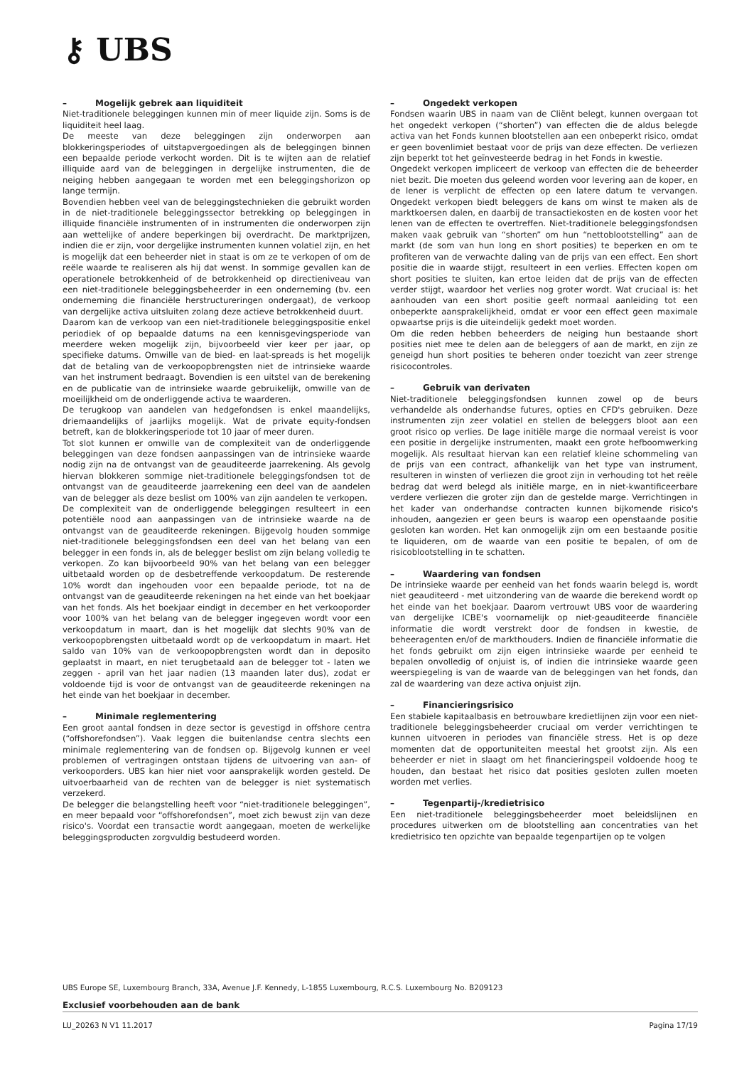⚷ UBS
– Mogelijk gebrek aan liquiditeit
Niet-traditionele beleggingen kunnen min of meer liquide zijn. Soms is de liquiditeit heel laag.
De meeste van deze beleggingen zijn onderworpen aan blokkeringsperiodes of uitstapvergoedingen als de beleggingen binnen een bepaalde periode verkocht worden. Dit is te wijten aan de relatief illiquide aard van de beleggingen in dergelijke instrumenten, die de neiging hebben aangegaan te worden met een beleggingshorizon op lange termijn.
Bovendien hebben veel van de beleggingstechnieken die gebruikt worden in de niet-traditionele beleggingssector betrekking op beleggingen in illiquide financiële instrumenten of in instrumenten die onderworpen zijn aan wettelijke of andere beperkingen bij overdracht. De marktprijzen, indien die er zijn, voor dergelijke instrumenten kunnen volatiel zijn, en het is mogelijk dat een beheerder niet in staat is om ze te verkopen of om de reële waarde te realiseren als hij dat wenst. In sommige gevallen kan de operationele betrokkenheid of de betrokkenheid op directieniveau van een niet-traditionele beleggingsbeheerder in een onderneming (bv. een onderneming die financiële herstructureringen ondergaat), de verkoop van dergelijke activa uitsluiten zolang deze actieve betrokkenheid duurt.
Daarom kan de verkoop van een niet-traditionele beleggingspositie enkel periodiek of op bepaalde datums na een kennisgevingsperiode van meerdere weken mogelijk zijn, bijvoorbeeld vier keer per jaar, op specifieke datums. Omwille van de bied- en laat-spreads is het mogelijk dat de betaling van de verkoopopbrengsten niet de intrinsieke waarde van het instrument bedraagt. Bovendien is een uitstel van de berekening en de publicatie van de intrinsieke waarde gebruikelijk, omwille van de moeilijkheid om de onderliggende activa te waarderen.
De terugkoop van aandelen van hedgefondsen is enkel maandelijks, driemaandelijks of jaarlijks mogelijk. Wat de private equity-fondsen betreft, kan de blokkeringsperiode tot 10 jaar of meer duren.
Tot slot kunnen er omwille van de complexiteit van de onderliggende beleggingen van deze fondsen aanpassingen van de intrinsieke waarde nodig zijn na de ontvangst van de geauditeerde jaarrekening. Als gevolg hiervan blokkeren sommige niet-traditionele beleggingsfondsen tot de ontvangst van de geauditeerde jaarrekening een deel van de aandelen van de belegger als deze beslist om 100% van zijn aandelen te verkopen.
De complexiteit van de onderliggende beleggingen resulteert in een potentiële nood aan aanpassingen van de intrinsieke waarde na de ontvangst van de geauditeerde rekeningen. Bijgevolg houden sommige niet-traditionele beleggingsfondsen een deel van het belang van een belegger in een fonds in, als de belegger beslist om zijn belang volledig te verkopen. Zo kan bijvoorbeeld 90% van het belang van een belegger uitbetaald worden op de desbetreffende verkoopdatum. De resterende 10% wordt dan ingehouden voor een bepaalde periode, tot na de ontvangst van de geauditeerde rekeningen na het einde van het boekjaar van het fonds. Als het boekjaar eindigt in december en het verkooporder voor 100% van het belang van de belegger ingegeven wordt voor een verkoopdatum in maart, dan is het mogelijk dat slechts 90% van de verkoopopbrengsten uitbetaald wordt op de verkoopdatum in maart. Het saldo van 10% van de verkoopopbrengsten wordt dan in deposito geplaatst in maart, en niet terugbetaald aan de belegger tot - laten we zeggen - april van het jaar nadien (13 maanden later dus), zodat er voldoende tijd is voor de ontvangst van de geauditeerde rekeningen na het einde van het boekjaar in december.
– Minimale reglementering
Een groot aantal fondsen in deze sector is gevestigd in offshore centra (“offshorefondsen”). Vaak leggen die buitenlandse centra slechts een minimale reglementering van de fondsen op. Bijgevolg kunnen er veel problemen of vertragingen ontstaan tijdens de uitvoering van aan- of verkooporders. UBS kan hier niet voor aansprakelijk worden gesteld. De uitvoerbaarheid van de rechten van de belegger is niet systematisch verzekerd.
De belegger die belangstelling heeft voor “niet-traditionele beleggingen”, en meer bepaald voor “offshorefondsen”, moet zich bewust zijn van deze risico's. Voordat een transactie wordt aangegaan, moeten de werkelijke beleggingsproducten zorgvuldig bestudeerd worden.
– Ongedekt verkopen
Fondsen waarin UBS in naam van de Cliënt belegt, kunnen overgaan tot het ongedekt verkopen (“shorten”) van effecten die de aldus belegde activa van het Fonds kunnen blootstellen aan een onbeperkt risico, omdat er geen bovenlimiet bestaat voor de prijs van deze effecten. De verliezen zijn beperkt tot het geïnvesteerde bedrag in het Fonds in kwestie.
Ongedekt verkopen impliceert de verkoop van effecten die de beheerder niet bezit. Die moeten dus geleend worden voor levering aan de koper, en de lener is verplicht de effecten op een latere datum te vervangen. Ongedekt verkopen biedt beleggers de kans om winst te maken als de marktkoersen dalen, en daarbij de transactiekosten en de kosten voor het lenen van de effecten te overtreffen. Niet-traditionele beleggingsfondsen maken vaak gebruik van “shorten” om hun “nettoblootstelling” aan de markt (de som van hun long en short posities) te beperken en om te profiteren van de verwachte daling van de prijs van een effect. Een short positie die in waarde stijgt, resulteert in een verlies. Effecten kopen om short posities te sluiten, kan ertoe leiden dat de prijs van de effecten verder stijgt, waardoor het verlies nog groter wordt. Wat cruciaal is: het aanhouden van een short positie geeft normaal aanleiding tot een onbeperkte aansprakelijkheid, omdat er voor een effect geen maximale opwaartse prijs is die uiteindelijk gedekt moet worden.
Om die reden hebben beheerders de neiging hun bestaande short posities niet mee te delen aan de beleggers of aan de markt, en zijn ze geneigd hun short posities te beheren onder toezicht van zeer strenge risicocontroles.
– Gebruik van derivaten
Niet-traditionele beleggingsfondsen kunnen zowel op de beurs verhandelde als onderhandse futures, opties en CFD's gebruiken. Deze instrumenten zijn zeer volatiel en stellen de beleggers bloot aan een groot risico op verlies. De lage initiële marge die normaal vereist is voor een positie in dergelijke instrumenten, maakt een grote hefboomwerking mogelijk. Als resultaat hiervan kan een relatief kleine schommeling van de prijs van een contract, afhankelijk van het type van instrument, resulteren in winsten of verliezen die groot zijn in verhouding tot het reële bedrag dat werd belegd als initiële marge, en in niet-kwantificeerbare verdere verliezen die groter zijn dan de gestelde marge. Verrichtingen in het kader van onderhandse contracten kunnen bijkomende risico's inhouden, aangezien er geen beurs is waarop een openstaande positie gesloten kan worden. Het kan onmogelijk zijn om een bestaande positie te liquideren, om de waarde van een positie te bepalen, of om de risicoblootstelling in te schatten.
– Waardering van fondsen
De intrinsieke waarde per eenheid van het fonds waarin belegd is, wordt niet geauditeerd - met uitzondering van de waarde die berekend wordt op het einde van het boekjaar. Daarom vertrouwt UBS voor de waardering van dergelijke ICBE's voornamelijk op niet-geauditeerde financiële informatie die wordt verstrekt door de fondsen in kwestie, de beheeragenten en/of de markthouders. Indien de financiële informatie die het fonds gebruikt om zijn eigen intrinsieke waarde per eenheid te bepalen onvolledig of onjuist is, of indien die intrinsieke waarde geen weerspiegeling is van de waarde van de beleggingen van het fonds, dan zal de waardering van deze activa onjuist zijn.
– Financieringsrisico
Een stabiele kapitaalbasis en betrouwbare kredietlijnen zijn voor een niet-traditionele beleggingsbeheerder cruciaal om verder verrichtingen te kunnen uitvoeren in periodes van financiële stress. Het is op deze momenten dat de opportuniteiten meestal het grootst zijn. Als een beheerder er niet in slaagt om het financieringspeil voldoende hoog te houden, dan bestaat het risico dat posities gesloten zullen moeten worden met verlies.
– Tegenpartij-/kredietrisico
Een niet-traditionele beleggingsbeheerder moet beleidslijnen en procedures uitwerken om de blootstelling aan concentraties van het kredietrisico ten opzichte van bepaalde tegenpartijen op te volgen
UBS Europe SE, Luxembourg Branch, 33A, Avenue J.F. Kennedy, L-1855 Luxembourg, R.C.S. Luxembourg No. B209123
Exclusief voorbehouden aan de bank
LU_20263 N V1 11.2017 Pagina 17/19